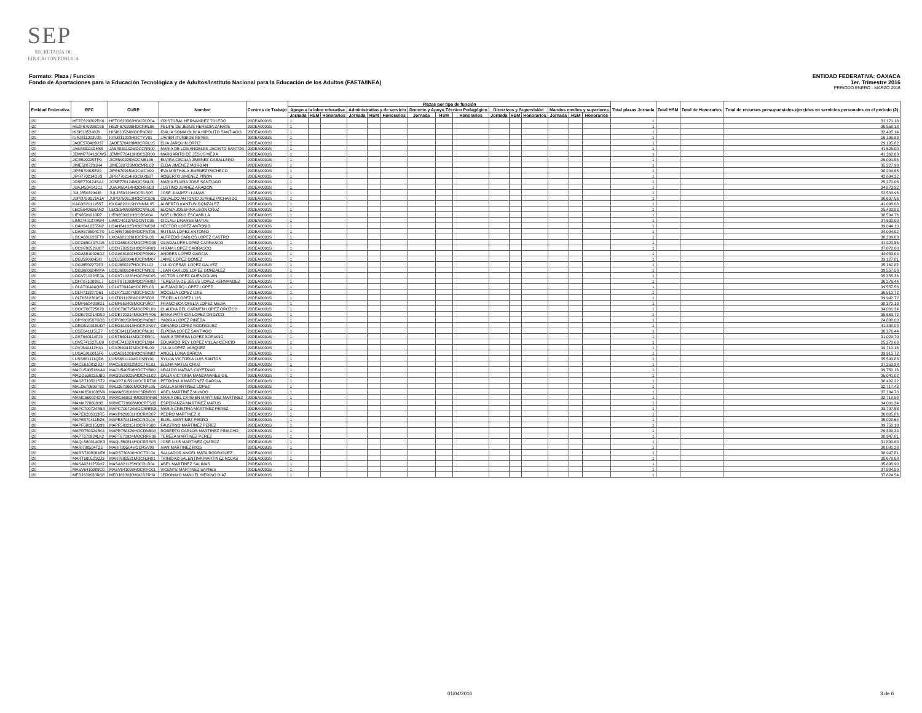SEP
SECRETARÍA DE
EDUCACIÓN PÚBLICA
Formato: Plaza / Función ENTIDAD FEDERATIVA: OAXACA
Fondo de Aportaciones para la Educación Tecnológica y de Adultos/Instituto Nacional para la Educación de los Adultos (FAETA/INEA) 1er. Trimestre 2016
PERIODO ENERO - MARZO 2016
| Entidad Federativa | RFC | CURP | Nombre | Centros de Trabajo | Plazas por tipo de función | | | | | | | | | | | | | | | Total plazas Jornada | Total HSM | Total de Honorarios | Total de recursos presupuestales ejercidos en servicios personales en el periodo (2) |
| --- | --- | --- | --- | --- | --- | --- | --- | --- | --- | --- | --- | --- | --- | --- | --- | --- | --- | --- | --- | --- | --- | --- | --- |
| | | | | | Apoyo a la labor educativa | | | Administrativo y de servicio | | | Docente y Apoyo Técnico Pedagógico | | | Directivos y Supervisión | | | Mandos medios y superiores | | | | | | |
| | | | | | Jornada | HSM | Honorarios | Jornada | HSM | Honorarios | Jornada | HSM | Honorarios | Jornada | HSM | Honorarios | Jornada | HSM | Honorarios | | | | |
| I20 | HETC620302EK6 | HETC620302HOCRLR04 | CRISTOBAL HERNANDEZ TOLEDO | 20DEA0001S | 1 | | | | | | | | | | | | | | | 1 | | | 31,171.18 |
| I20 | HEZF670206CS6 | HEZF670206HOCRRL06 | FELIPE DE JESUS HEREDIA ZARATE | 20DEA0001S | 1 | | | | | | | | | | | | | | | 1 | | | 36,558.18 |
| I20 | HISI6105248J6 | HISI610524MOCPND02 | IDALIA SONIA OLIVIA HIPOLITO SANTIAGO | 20DEA0001S | 1 | | | | | | | | | | | | | | | 1 | | | 32,405.14 |
| I20 | IURJ811203V25 | IURJ811203HOCTYV01 | JAVIER ITURBIDE REYES | 20DEA0001S | 1 | | | | | | | | | | | | | | | 1 | | | 16,195.83 |
| I20 | JAOE570420U37 | JAOE570420MOCRRL05 | ELIA JARQUIN ORTIZ | 20DEA0001S | 1 | | | | | | | | | | | | | | | 1 | | | 29,195.82 |
| I20 | JASA531102HS5 | JASA531102MOCCNN00 | MARIA DE LOS ANGELES JACINTO SANTOS | 20DEA0001S | 1 | | | | | | | | | | | | | | | 1 | | | 41,526.00 |
| I20 | JEMM770413CW5 | JEMM770413HOCSJR00 | MARGARITO DE JESUS MEJIA | 20DEA0001S | 1 | | | | | | | | | | | | | | | 1 | | | 41,362.68 |
| I20 | JICE590225TP9 | JICE590225MOCMBL06 | ELVIRA CECILIA JIMENEZ CABALLERO | 20DEA0001S | 1 | | | | | | | | | | | | | | | 1 | | | 26,091.54 |
| I20 | JIME5207231N4 | JIME520723MOCMRL02 | ELDA JIMENEZ MORGAN | 20DEA0001S | 1 | | | | | | | | | | | | | | | 1 | | | 35,327.90 |
| I20 | JIPE670915E29 | JIPE670915MOCMCV00 | EVA MIRTHALA JIMENEZ PACHECO | 20DEA0001S | 1 | | | | | | | | | | | | | | | 1 | | | 38,209.68 |
| I20 | JIPR770214DV3 | JIPR770214HOCMXB07 | ROBERTO JIMENEZ PIÑON | 20DEA0001S | 1 | | | | | | | | | | | | | | | 1 | | | 42,894.32 |
| I20 | JOSE770124SA1 | JOSE770124MOCSNL00 | MARIA ELVIRA JOSE SANTIAGO | 20DEA0001S | 1 | | | | | | | | | | | | | | | 1 | | | 25,270.06 |
| I20 | JUAJ450414JC1 | JUAJ450414HOCRRS03 | JUSTINO JUAREZ ARAGON | 20DEA0001S | 1 | | | | | | | | | | | | | | | 1 | | | 34,873.92 |
| I20 | JULJ8503299J6 | JULJ850329HOCRLS05 | JOSE JUAREZ LLAMAS | 20DEA0001S | 1 | | | | | | | | | | | | | | | 1 | | | 52,533.96 |
| I20 | JUPO750613A1A | JUPO750613HOCRCS06 | OSVALDO ANTONIO JUAREZ PICHARDO | 20DEA0001S | 1 | | | | | | | | | | | | | | | 1 | | | 30,637.56 |
| I20 | KAGX620119557 | KXGA620119HYNNNL05 | ALBERTO KANTUN GONZALEZ | 20DEA0001S | 1 | | | | | | | | | | | | | | | 1 | | | 41,098.08 |
| I20 | LECE540605AN2 | LECE540605MOCNRL06 | ELOISA JOSEFINA LEON CRUZ | 20DEA0001S | 1 | | | | | | | | | | | | | | | 1 | | | 25,403.82 |
| I20 | LIEN6509218R7 | LIEN650921HOCBSX04 | NOE LIBORIO ESCAMILLA | 20DEA0001S | 1 | | | | | | | | | | | | | | | 1 | | | 38,594.76 |
| I20 | LIMC740127RW4 | LIMC740127MOCNTC06 | CICLALI LINARES MATUS | 20DEA0001S | 1 | | | | | | | | | | | | | | | 1 | | | 37,632.00 |
| I20 | LOAH6410255N2 | LOAH641025HOCPNC08 | HECTOR LOPEZ ANTONIO | 20DEA0001S | 1 | | | | | | | | | | | | | | | 1 | | | 39,044.10 |
| I20 | LOAR670604CT0 | LOAR670604MOCPNT05 | RUTILIA LOPEZ ANTONIO | 20DEA0001S | 1 | | | | | | | | | | | | | | | 1 | | | 34,094.02 |
| I20 | LOCA681026FT9 | LXCA681026HOCPSL06 | ALFREDO CARLOS LOPEZ CASTRO | 20DEA0001S | 1 | | | | | | | | | | | | | | | 1 | | | 38,209.68 |
| I20 | LOCG650407U15 | LOCG650407MOCPRD05 | GUADALUPE LOPEZ CARRASCO | 20DEA0001S | 1 | | | | | | | | | | | | | | | 1 | | | 41,920.55 |
| I20 | LOCH780529JC7 | LOCH780529HOCPRR03 | HIRAM LOPEZ CARRASCO | 20DEA0001S | 1 | | | | | | | | | | | | | | | 1 | | | 37,872.00 |
| I20 | LOGA6810026G2 | LOGA681002HOCPRN09 | ANDRES LOPEZ GARCIA | 20DEA0001S | 1 | | | | | | | | | | | | | | | 1 | | | 44,083.04 |
| I20 | LOGJ5909045I0 | LOGJ590904HOCPMM07 | JAIME LOPEZ GOMEZ | 20DEA0001S | 1 | | | | | | | | | | | | | | | 1 | | | 39,127.81 |
| I20 | LOGJ6502272F3 | LOGJ650227HOCPLL02 | JULIO CESAR LOPEZ GALVEZ | 20DEA0001S | 1 | | | | | | | | | | | | | | | 1 | | | 35,162.82 |
| I20 | LOGJ680624MYA | LOGJ680624HOCPNN02 | JUAN CARLOS LOPEZ GONZALEZ | 20DEA0001S | 1 | | | | | | | | | | | | | | | 1 | | | 39,557.58 |
| I20 | LOGV710228FJA | LOGV710228HOCPNC05 | VICTOR LOPEZ GUENDOLAIN | 20DEA0001S | 1 | | | | | | | | | | | | | | | 1 | | | 35,355.36 |
| I20 | LOHT671003KL7 | LOHT671003MOCPRR02 | TERESITA DE JESUS LOPEZ HERNANDEZ | 20DEA0001S | 1 | | | | | | | | | | | | | | | 1 | | | 36,276.44 |
| I20 | LOLA700424Q88 | LOLA700424HOCPPL03 | ALEJANDRO LOPEZ LOPEZ | 20DEA0001S | 1 | | | | | | | | | | | | | | | 1 | | | 39,557.58 |
| I20 | LOLR711207D61 | LOLR711207MOCPSC08 | ROCELIA LOPEZ LUIS | 20DEA0001S | 1 | | | | | | | | | | | | | | | 1 | | | 36,510.72 |
| I20 | LOLT6312289C4 | LOLT631228MOCPSF08 | TEOFILA LOPEZ LUIS | 20DEA0001S | 1 | | | | | | | | | | | | | | | 1 | | | 39,942.72 |
| I20 | LOMF6504039G1 | LOMF650403MOCPJR07 | FRANCISCA OFELIA LOPEZ MEJIA | 20DEA0001S | 1 | | | | | | | | | | | | | | | 1 | | | 38,370.13 |
| I20 | LOOC700725679 | LOOC700725MOCPRL09 | CLAUDIA DEL CARMEN LOPEZ OROZCO | 20DEA0001S | 1 | | | | | | | | | | | | | | | 1 | | | 34,001.34 |
| I20 | LOOE720214DS2 | LOOE720214MOCPRR06 | ERIKA PATRICIA LOPEZ OROZCO | 20DEA0001S | 1 | | | | | | | | | | | | | | | 1 | | | 35,663.72 |
| I20 | LOPY800507GD6 | LOPY800507MOCPND02 | YADIRA LOPEZ PINEDA | 20DEA0001S | 1 | | | | | | | | | | | | | | | 1 | | | 24,888.00 |
| I20 | LORG610918UD7 | LORG610918HOCPDN07 | GENARO LOPEZ RODRIGUEZ | 20DEA0001S | 1 | | | | | | | | | | | | | | | 1 | | | 41,338.08 |
| I20 | LOSE641115LZ7 | LOSE641115MOCPNL01 | ELPIDIA LOPEZ SANTIAGO | 20DEA0001S | 1 | | | | | | | | | | | | | | | 1 | | | 36,276.44 |
| I20 | LOST640114FJ9 | LOST640114MOCPRR01 | MARIA TERESA LOPEZ SORIANO | 20DEA0001S | 1 | | | | | | | | | | | | | | | 1 | | | 31,029.70 |
| I20 | LOVE741027LG9 | LOVE741027HOCPLD04 | EDUARDO REY LOPEZ VILLAVICENCIO | 20DEA0001S | 1 | | | | | | | | | | | | | | | 1 | | | 25,270.06 |
| I20 | LOVJ640412H41 | LOVJ640412MOCPSL00 | JULIA LOPEZ VASQUEZ | 20DEA0001S | 1 | | | | | | | | | | | | | | | 1 | | | 34,710.16 |
| I20 | LUGA5910015F6 | LUGA591001HOCNRN02 | ANGEL LUNA GARCIA | 20DEA0001S | 1 | | | | | | | | | | | | | | | 1 | | | 39,915.72 |
| I20 | LUSS681111QD6 | LUSS681111MOCSNY01 | SYLVIA VICTORIA LUIS SANTOS | 20DEA0001S | 1 | | | | | | | | | | | | | | | 1 | | | 35,593.88 |
| I20 | MACE610812JD7 | MACE610812MOCTRL01 | ELENA MATUS CRUZ | 20DEA0001S | 1 | | | | | | | | | | | | | | | 1 | | | 37,353.98 |
| I20 | MACU540516K44 | MACU540516HOCTYB00 | UBALDO MATIAS CAYETANO | 20DEA0001S | 1 | | | | | | | | | | | | | | | 1 | | | 39,750.18 |
| I20 | MAGD530225JB0 | MAGD530225MOCNLL02 | DALIA VICTORIA MANZANARES GIL | 20DEA0001S | 1 | | | | | | | | | | | | | | | 1 | | | 35,041.02 |
| I20 | MAGP710531ST2 | MAGP710531MOCRRT08 | PETRONILA MARTINEZ GARCIA | 20DEA0001S | 1 | | | | | | | | | | | | | | | 1 | | | 38,402.22 |
| I20 | MALD570609T63 | MALD570609MOCRPL05 | DALILA MARTINEZ LOPEZ | 20DEA0001S | 1 | | | | | | | | | | | | | | | 1 | | | 32,717.42 |
| I20 | MAMA6501036V4 | MAMA650103HCSRNB06 | ABEL MARTINEZ MUNDO | 20DEA0001S | 1 | | | | | | | | | | | | | | | 1 | | | 37,184.70 |
| I20 | MAMC6609242V3 | MAMC660924MOCRRR06 | MARIA DEL CARMEN MARTINEZ MARTINEZ | 20DEA0001S | 1 | | | | | | | | | | | | | | | 1 | | | 32,718.58 |
| I20 | MAMX720608I93 | MXME720608MOCRTS02 | ESPERANZA MARTINEZ MATUS | 20DEA0001S | 1 | | | | | | | | | | | | | | | 1 | | | 34,001.34 |
| I20 | MAPC700724R58 | MAPC700724MOCRRR08 | MARIA CRISTINA MARTINEZ PEREZ | 20DEA0001S | 1 | | | | | | | | | | | | | | | 1 | | | 39,797.58 |
| I20 | MAPE6206013R5 | MAXP620601HOCRXD07 | PEDRO MARTINEZ X | 20DEA0001S | 1 | | | | | | | | | | | | | | | 1 | | | 36,895.86 |
| I20 | MAPE870411RZ6 | MAPE870411HOCRDL04 | ELIEL MARTINEZ PEDRO | 20DEA0001S | 1 | | | | | | | | | | | | | | | 1 | | | 35,022.64 |
| I20 | MAPF580215Q33 | MAPF580215HOCRRS00 | FAUSTINO MARTINEZ PEREZ | 20DEA0001S | 1 | | | | | | | | | | | | | | | 1 | | | 39,750.18 |
| I20 | MAPR7503245K3 | MAPR750324HOCRNB08 | ROBERTO CARLOS MARTINEZ PINACHO | 20DEA0001S | 1 | | | | | | | | | | | | | | | 1 | | | 26,309.34 |
| I20 | MAPT670924LK2 | MAPT670924MOCRRR09 | TEREZA MARTINEZ PEREZ | 20DEA0001S | 1 | | | | | | | | | | | | | | | 1 | | | 38,947.81 |
| I20 | MAQL560814GK3 | MAQL560814HOCRRS03 | JOSE LUIS MARTINEZ QUIROZ | 20DEA0001S | 1 | | | | | | | | | | | | | | | 1 | | | 31,893.60 |
| I20 | MARI780504T25 | MARI780504HOCRSV08 | IVAN MARTINEZ RIOS | 20DEA0001S | 1 | | | | | | | | | | | | | | | 1 | | | 38,081.28 |
| I20 | MARS730806MF6 | MARS730806HOCTDL04 | SALVADOR ANGEL MATA RODRIGUEZ | 20DEA0001S | 1 | | | | | | | | | | | | | | | 1 | | | 38,947.81 |
| I20 | MART680521QJ3 | MART680521MOCRJR01 | TRINIDAD VALENTINA MARTINEZ ROJAS | 20DEA0001S | 1 | | | | | | | | | | | | | | | 1 | | | 30,679.68 |
| I20 | MASA821125SH7 | MASA821125HOCRLB04 | ABEL MARTINEZ SALINAS | 20DEA0001S | 1 | | | | | | | | | | | | | | | 1 | | | 35,898.90 |
| I20 | MASV6410089C0 | MASV641008HOCRYC01 | VICENTE MARTINEZ SAYNES | 20DEA0001S | 1 | | | | | | | | | | | | | | | 1 | | | 37,984.99 |
| I20 | MEDJ630930RG6 | MEDJ630930HOCRZR00 | JERONIMO MANUEL MERINO DIAZ | 20DEA0001S | 1 | | | | | | | | | | | | | | | 1 | | | 37,824.54 |
01/04/2016 3 de 6